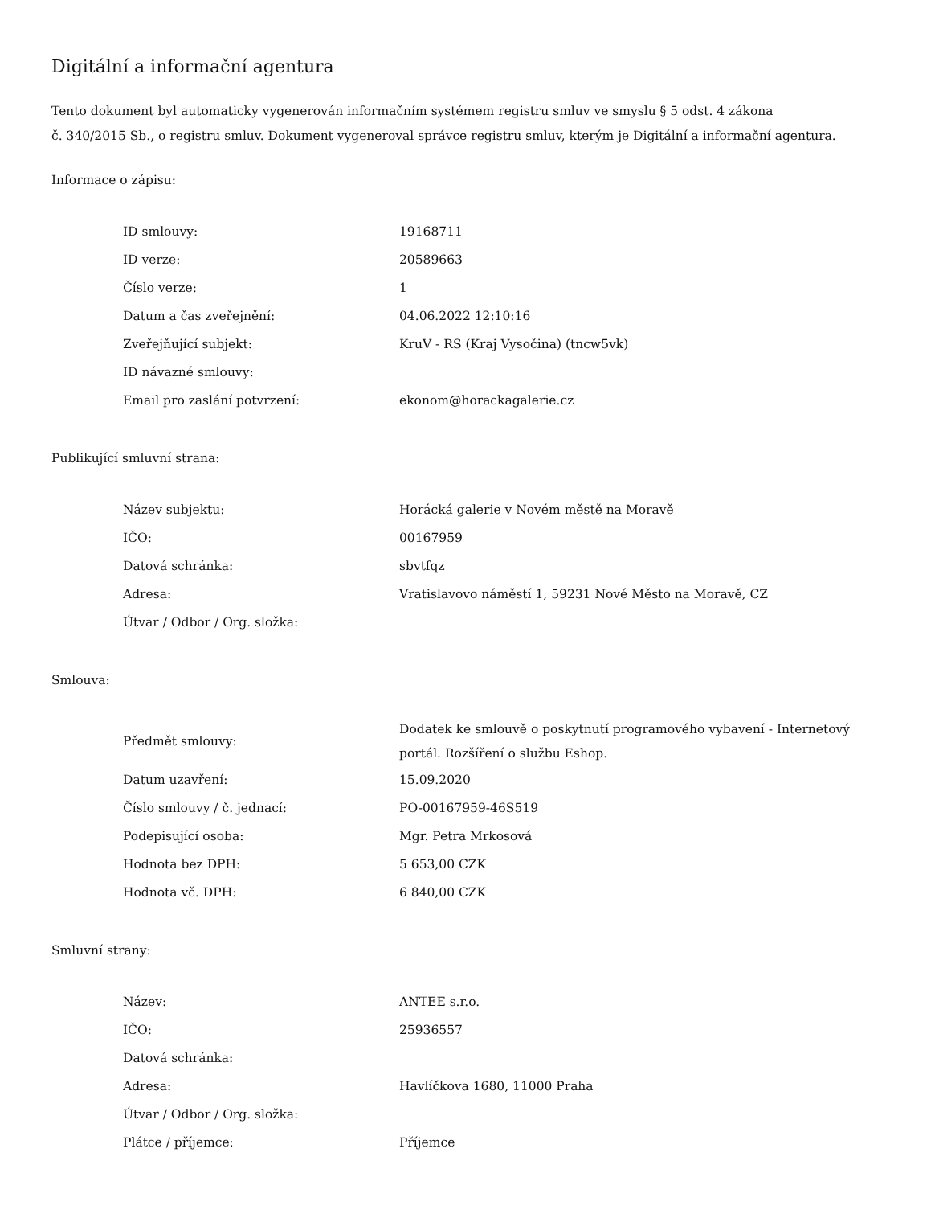Digitální a informační agentura
Tento dokument byl automaticky vygenerován informačním systémem registru smluv ve smyslu § 5 odst. 4 zákona
č. 340/2015 Sb., o registru smluv. Dokument vygeneroval správce registru smluv, kterým je Digitální a informační agentura.
Informace o zápisu:
| ID smlouvy: | 19168711 |
| ID verze: | 20589663 |
| Číslo verze: | 1 |
| Datum a čas zveřejnění: | 04.06.2022 12:10:16 |
| Zveřejňující subjekt: | KruV - RS (Kraj Vysočina) (tncw5vk) |
| ID návazné smlouvy: | |
| Email pro zaslání potvrzení: | ekonom@horackagalerie.cz |
Publikující smluvní strana:
| Název subjektu: | Horácká galerie v Novém městě na Moravě |
| IČO: | 00167959 |
| Datová schránka: | sbvtfqz |
| Adresa: | Vratislavovo náměstí 1, 59231 Nové Město na Moravě, CZ |
| Útvar / Odbor / Org. složka: | |
Smlouva:
| Předmět smlouvy: | Dodatek ke smlouvě o poskytnutí programového vybavení - Internetový portál. Rozšíření o službu Eshop. |
| Datum uzavření: | 15.09.2020 |
| Číslo smlouvy / č. jednací: | PO-00167959-46S519 |
| Podepisující osoba: | Mgr. Petra Mrkosová |
| Hodnota bez DPH: | 5 653,00 CZK |
| Hodnota vč. DPH: | 6 840,00 CZK |
Smluvní strany:
| Název: | ANTEE s.r.o. |
| IČO: | 25936557 |
| Datová schránka: | |
| Adresa: | Havlíčkova 1680, 11000 Praha |
| Útvar / Odbor / Org. složka: | |
| Plátce / příjemce: | Příjemce |